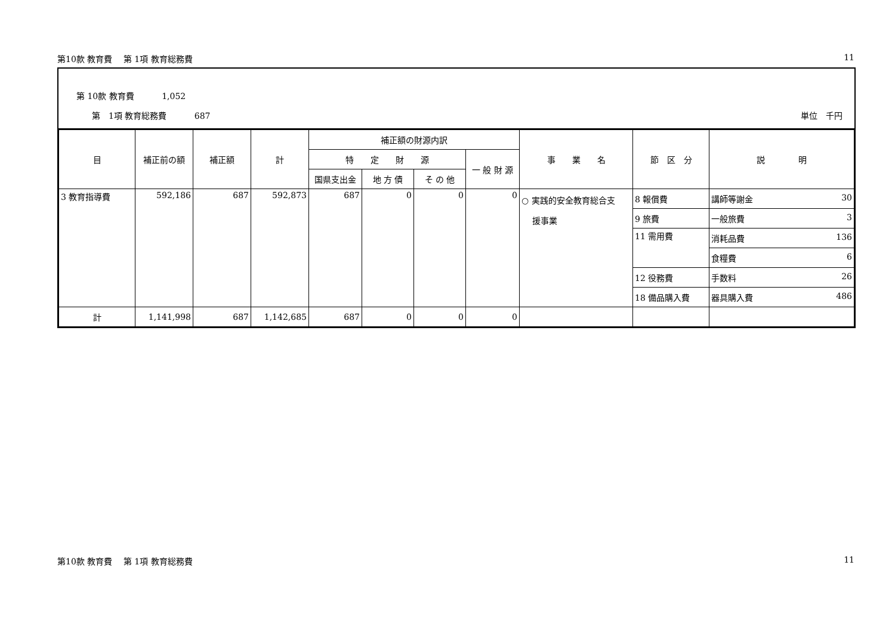第10款 教育費　 第 1項 教育総務費 11
第 10款 教育費　　　 1,052
第　1項 教育総務費　　　 687 単位　千円
| 目 | 補正前の額 | 補正額 | 計 | 補正額の財源内訳 | | | | 事 業 名 | 節 区 分 | 説 明 |
| --- | --- | --- | --- | --- | --- | --- | --- | --- | --- | --- |
| | | | | 特 定 財 源 | | | 一 般 財 源 | | | |
| | | | | 国県支出金 | 地 方 債 | そ の 他 | | | | |
| 3 教育指導費 | 592,186 | 687 | 592,873 | 687 | 0 | 0 | 0 | ○ 実践的安全教育総合支 援事業 | 8 報償費 | 講師等謝金 30 |
| | | | | | | | | | 9 旅費 | 一般旅費 3 |
| | | | | | | | | | 11 需用費 | 消耗品費 136 |
| | | | | | | | | | | 食糧費 6 |
| | | | | | | | | | 12 役務費 | 手数料 26 |
| | | | | | | | | | 18 備品購入費 | 器具購入費 486 |
| 計 | 1,141,998 | 687 | 1,142,685 | 687 | 0 | 0 | 0 | | | |
第10款 教育費　 第 1項 教育総務費 11